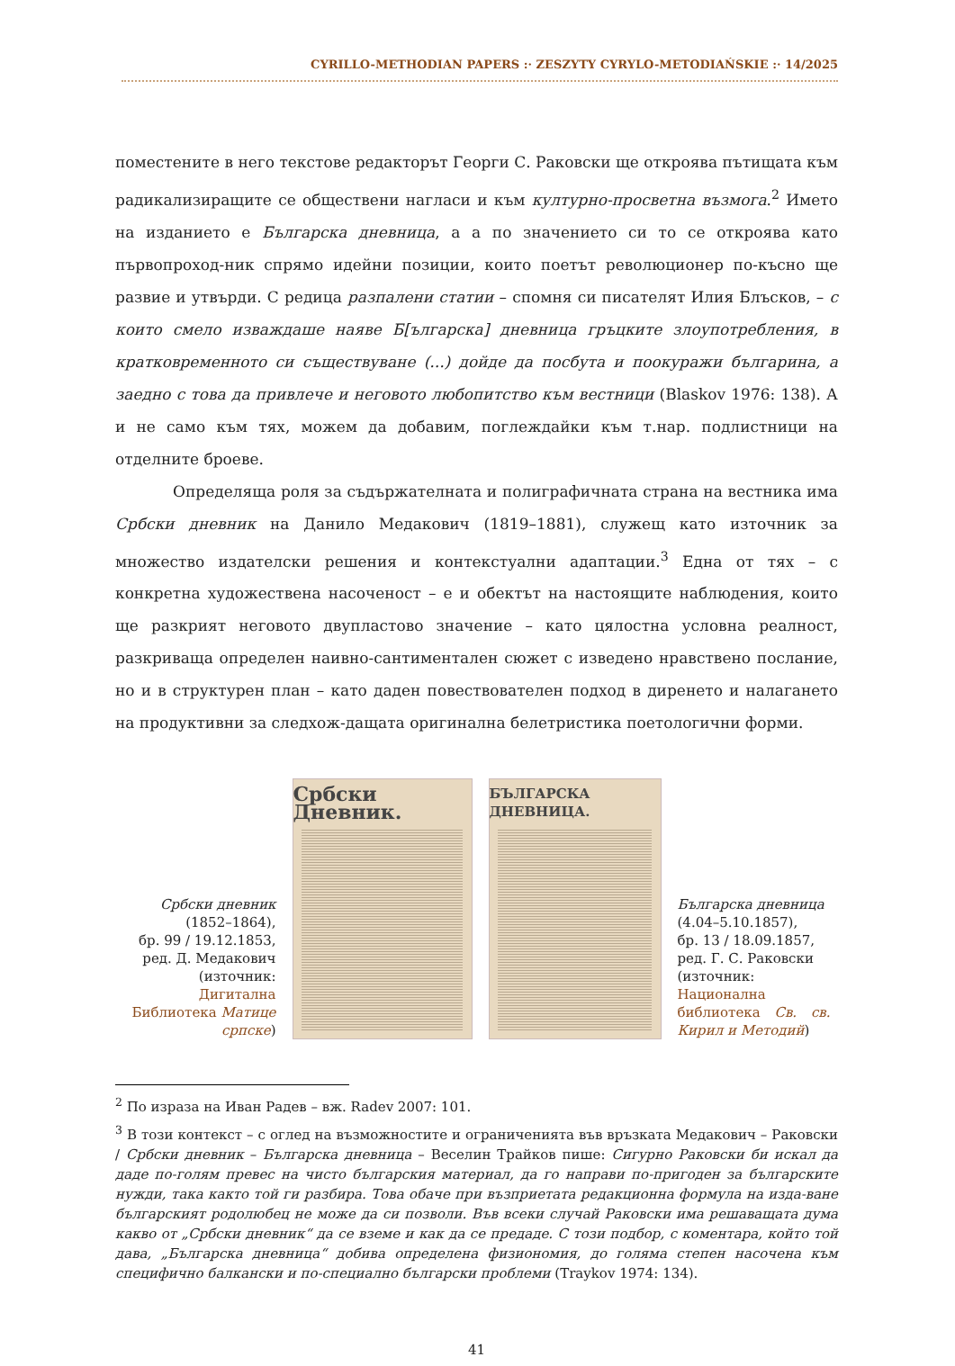CYRILLO-METHODIAN PAPERS :· ZESZYTY CYRYLO-METODIAŃSKIE :· 14/2025
поместените в него текстове редакторът Георги С. Раковски ще откроява пътищата към радикализиращите се обществени нагласи и към културно-просветна възмога.<sup>2</sup> Името на изданието е Българска дневница, а а по значението си то се откроява като първопроход-ник спрямо идейни позиции, които поетът революционер по-късно ще развие и утвърди. С редица разпалени статии – спомня си писателят Илия Блъсков, – с които смело изваждаше наяве Б[ългарска] дневница гръцките злоупотребления, в кратковременното си съществуване (...) дойде да посбута и поокуражи българина, а заедно с това да привлече и неговото любопитство към вестници (Blaskov 1976: 138). А и не само към тях, можем да добавим, поглеждайки към т.нар. подлистници на отделните броеве.
Определяща роля за съдържателната и полиграфичната страна на вестника има Србски дневник на Данило Медакович (1819–1881), служещ като източник за множество издателски решения и контекстуални адаптации.<sup>3</sup> Една от тях – с конкретна художествена насоченост – е и обектът на настоящите наблюдения, които ще разкрият неговото двупластово значение – като цялостна условна реалност, разкриваща определен наивно-сантиментален сюжет с изведено нравствено послание, но и в структурен план – като даден повествователен подход в диренето и налагането на продуктивни за следхож-дащата оригинална белетристика поетологични форми.
Србски дневник
(1852–1864),
бр. 99 / 19.12.1853,
ред. Д. Медакович
(източник:
Дигитална Библиотека Матице српске)
Србски Дневник.
БЪЛГАРСКА ДНЕВНИЦА.
Българска дневница
(4.04–5.10.1857),
бр. 13 / 18.09.1857,
ред. Г. С. Раковски
(източник:
Национална библиотека Св. св. Кирил и Методий)
<sup>2</sup> По израза на Иван Радев – вж. Radev 2007: 101.
<sup>3</sup> В този контекст – с оглед на възможностите и ограниченията във връзката Медакович – Раковски / Србски дневник – Българска дневница – Веселин Трайков пише: Сигурно Раковски би искал да даде по-голям превес на чисто българския материал, да го направи по-пригоден за българските нужди, така както той ги разбира. Това обаче при възприетата редакционна формула на изда-ване българският родолюбец не може да си позволи. Във всеки случай Раковски има решаващата дума какво от „Србски дневник“ да се вземе и как да се предаде. С този подбор, с коментара, който той дава, „Българска дневница“ добива определена физиономия, до голяма степен насочена към специфично балкански и по-специално български проблеми (Traykov 1974: 134).
41